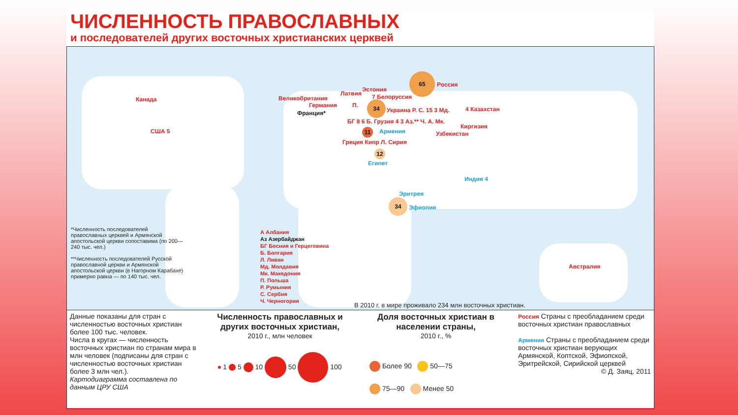ЧИСЛЕННОСТЬ ПРАВОСЛАВНЫХ
и последователей других восточных христианских церквей
65
Россия
Канада
США 5
Великобритания
Германия
Франция*
Эстония
Латвия 7 Белоруссия
П. 34
Украина Р. С. 15 3 Мд. 4 Казахстан
БГ 8 6 Б. Грузия 4 3 Аз.** Ч. А. Мк.
Киргизия
Узбекистан Армения
11
Греция Кипр Л. Сирия
12
Египет
Индия 4
Эритрея
34
Эфиопия
Австралия
*Численность последователей православных церквей и Армянской апостольской церкви сопоставима (по 200—240 тыс. чел.)
**Численность последователей Русской православной церкви и Армянской апостольской церкви (в Нагорном Карабахе) примерно равна — по 140 тыс. чел.
А Албания
Аз Азербайджан
БГ Босния и Герцеговина
Б. Болгария
Л. Ливан
Мд. Молдавия
Мк. Македония
П. Польша
Р. Румыния
С. Сербия
Ч. Черногория
В 2010 г. в мире проживало 234 млн восточных христиан.
Данные показаны для стран с численностью восточных христиан более 100 тыс. человек.
Числа в кругах — численность восточных христиан по странам мира в млн человек (подписаны для стран с численностью восточных христиан более 3 млн чел.).
Картодиаграмма составлена по данным ЦРУ США
Численность православных и других восточных христиан,
2010 г., млн человек
1 5 10 50 100
Доля восточных христиан в населении страны,
2010 г., %
Более 90 50—75
75—90 Менее 50
Россия Страны с преобладанием среди восточных христиан православных
Армения Страны с преобладанием среди восточных христиан верующих Армянской, Коптской, Эфиопской, Эритрейской, Сирийской церквей
© Д. Заяц, 2011